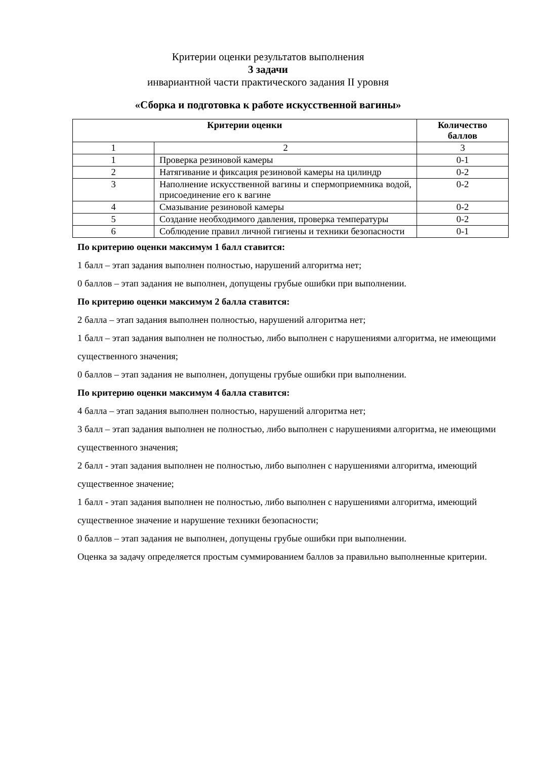Критерии оценки результатов выполнения
3 задачи
инвариантной части практического задания II уровня
«Сборка и подготовка к работе искусственной вагины»
| Критерии оценки | | Количество баллов | |
| --- | --- | --- | --- |
| 1 | 2 | | 3 |
| 1 | Проверка резиновой камеры | | 0-1 |
| 2 | Натягивание и фиксация резиновой камеры на цилиндр | | 0-2 |
| 3 | Наполнение искусственной вагины и спермоприемника водой, присоединение его к вагине | | 0-2 |
| 4 | Смазывание резиновой камеры | | 0-2 |
| 5 | Создание необходимого давления, проверка температуры | | 0-2 |
| 6 | Соблюдение правил личной гигиены и техники безопасности | | 0-1 |
По критерию оценки максимум 1 балл ставится:
1 балл – этап задания выполнен полностью, нарушений алгоритма нет;
0 баллов – этап задания не выполнен, допущены грубые ошибки при выполнении.
По критерию оценки максимум 2 балла ставится:
2 балла – этап задания выполнен полностью, нарушений алгоритма нет;
1 балл – этап задания выполнен не полностью, либо выполнен с нарушениями алгоритма, не имеющими существенного значения;
0 баллов – этап задания не выполнен, допущены грубые ошибки при выполнении.
По критерию оценки максимум 4 балла ставится:
4 балла – этап задания выполнен полностью, нарушений алгоритма нет;
3 балл – этап задания выполнен не полностью, либо выполнен с нарушениями алгоритма, не имеющими существенного значения;
2 балл - этап задания выполнен не полностью, либо выполнен с нарушениями алгоритма, имеющий существенное значение;
1 балл - этап задания выполнен не полностью, либо выполнен с нарушениями алгоритма, имеющий существенное значение и нарушение техники безопасности;
0 баллов – этап задания не выполнен, допущены грубые ошибки при выполнении.
Оценка за задачу определяется простым суммированием баллов за правильно выполненные критерии.